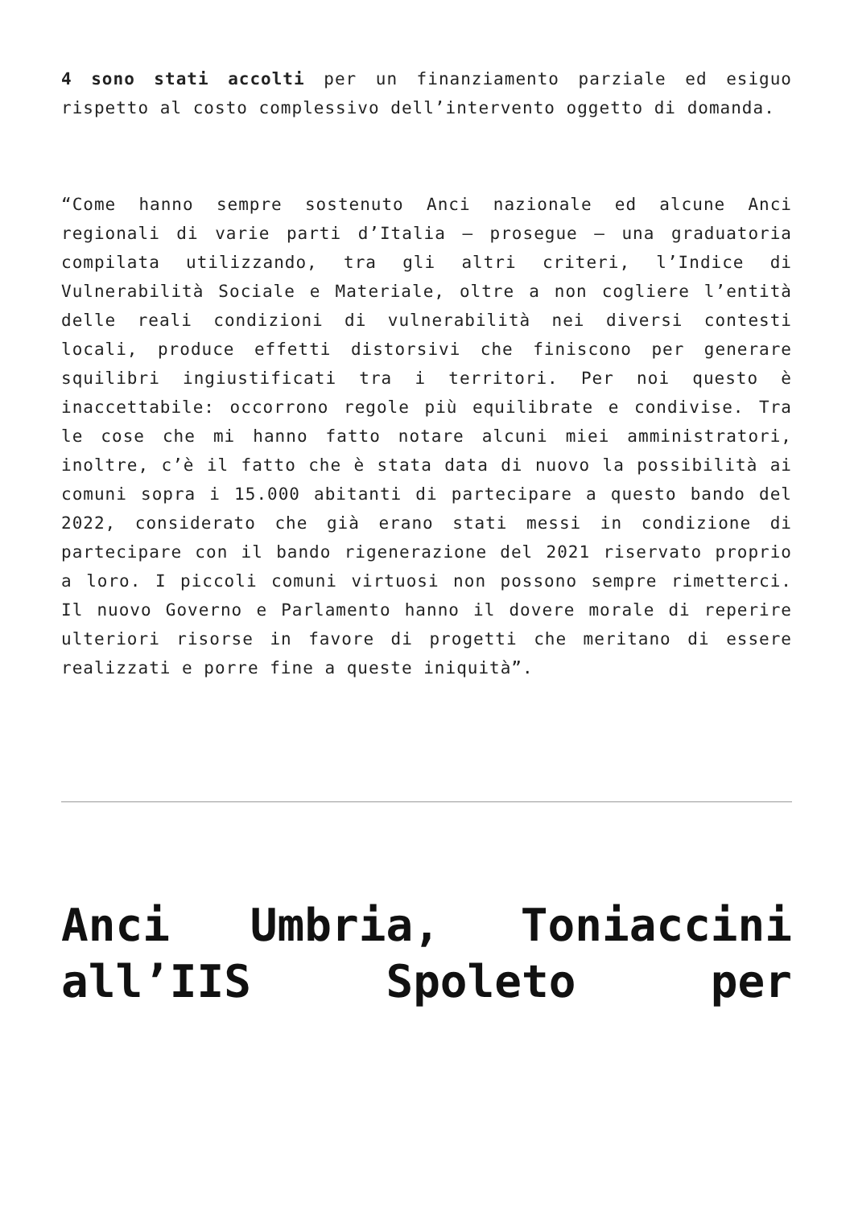4 sono stati accolti per un finanziamento parziale ed esiguo rispetto al costo complessivo dell’intervento oggetto di domanda.
“Come hanno sempre sostenuto Anci nazionale ed alcune Anci regionali di varie parti d’Italia – prosegue – una graduatoria compilata utilizzando, tra gli altri criteri, l’Indice di Vulnerabilità Sociale e Materiale, oltre a non cogliere l’entità delle reali condizioni di vulnerabilità nei diversi contesti locali, produce effetti distorsivi che finiscono per generare squilibri ingiustificati tra i territori. Per noi questo è inaccettabile: occorrono regole più equilibrate e condivise. Tra le cose che mi hanno fatto notare alcuni miei amministratori, inoltre, c’è il fatto che è stata data di nuovo la possibilità ai comuni sopra i 15.000 abitanti di partecipare a questo bando del 2022, considerato che già erano stati messi in condizione di partecipare con il bando rigenerazione del 2021 riservato proprio a loro. I piccoli comuni virtuosi non possono sempre rimetterci. Il nuovo Governo e Parlamento hanno il dovere morale di reperire ulteriori risorse in favore di progetti che meritano di essere realizzati e porre fine a queste iniquità”.
Anci Umbria, Toniaccini all’IIS Spoleto per